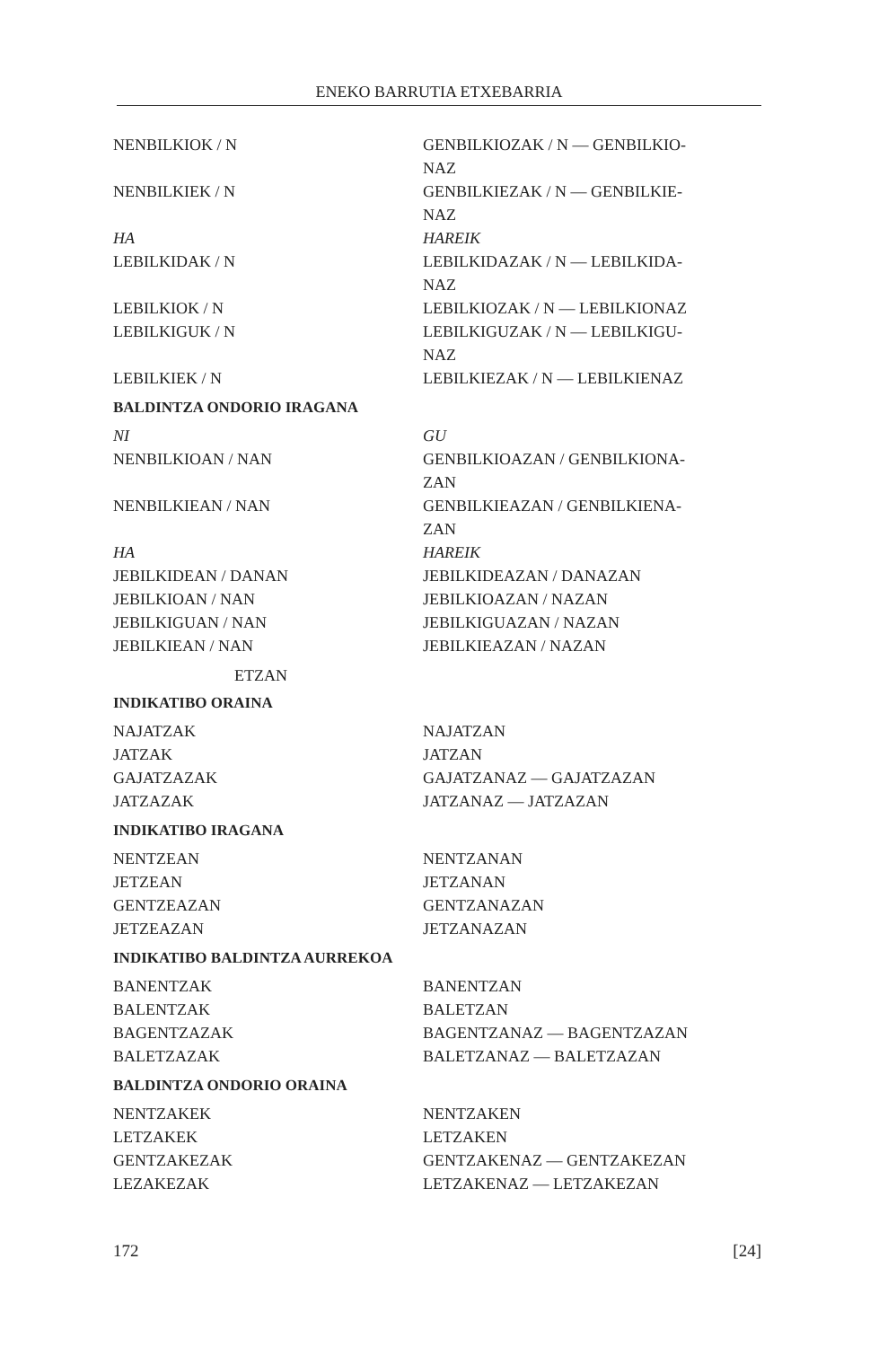ENEKO BARRUTIA ETXEBARRIA
| NENBILKIOK / N | GENBILKIOZAK / N — GENBILKIO- NAZ |
| NENBILKIEK / N | GENBILKIEZAK / N — GENBILKIE- NAZ |
| HA | HAREIK |
| LEBILKIDAK / N | LEBILKIDAZAK / N — LEBILKIDA- NAZ |
| LEBILKIOK / N | LEBILKIOZAK / N — LEBILKIONAZ |
| LEBILKIGUK / N | LEBILKIGUZAK / N — LEBILKIGU- NAZ |
| LEBILKIEK / N | LEBILKIEZAK / N — LEBILKIENAZ |
BALDINTZA ONDORIO IRAGANA
| NI | GU |
| NENBILKIOAN / NAN | GENBILKIOAZAN / GENBILKIONA- ZAN |
| NENBILKIEAN / NAN | GENBILKIEAZAN / GENBILKIENA- ZAN |
| HA | HAREIK |
| JEBILKIDEAN / DANAN | JEBILKIDEAZAN / DANAZAN |
| JEBILKIOAN / NAN | JEBILKIOAZAN / NAZAN |
| JEBILKIGUAN / NAN | JEBILKIGUAZAN / NAZAN |
| JEBILKIEAN / NAN | JEBILKIEAZAN / NAZAN |
ETZAN
INDIKATIBO ORAINA
| NAJATZAK | NAJATZAN |
| JATZAK | JATZAN |
| GAJATZAZAK | GAJATZANAZ — GAJATZAZAN |
| JATZAZAK | JATZANAZ — JATZAZAN |
INDIKATIBO IRAGANA
| NENTZEAN | NENTZANAN |
| JETZEAN | JETZANAN |
| GENTZEAZAN | GENTZANAZAN |
| JETZEAZAN | JETZANAZAN |
INDIKATIBO BALDINTZA AURREKOA
| BANENTZAK | BANENTZAN |
| BALENTZAK | BALETZAN |
| BAGENTZAZAK | BAGENTZANAZ — BAGENTZAZAN |
| BALETZAZAK | BALETZANAZ — BALETZAZAN |
BALDINTZA ONDORIO ORAINA
| NENTZAKEK | NENTZAKEN |
| LETZAKEK | LETZAKEN |
| GENTZAKEZAK | GENTZAKENAZ — GENTZAKEZAN |
| LEZAKEZAK | LETZAKENAZ — LETZAKEZAN |
172 [24]